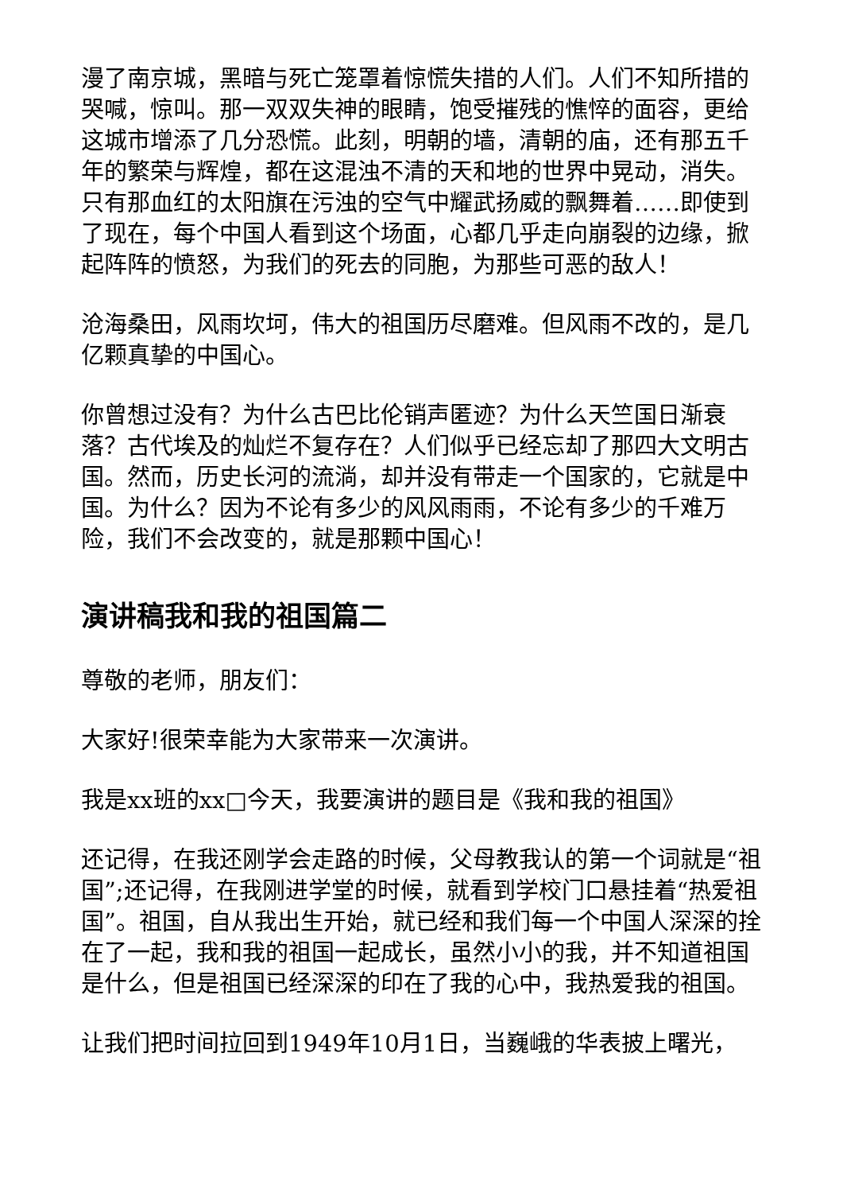漫了南京城，黑暗与死亡笼罩着惊慌失措的人们。人们不知所措的哭喊，惊叫。那一双双失神的眼睛，饱受摧残的憔悴的面容，更给这城市增添了几分恐慌。此刻，明朝的墙，清朝的庙，还有那五千年的繁荣与辉煌，都在这混浊不清的天和地的世界中晃动，消失。只有那血红的太阳旗在污浊的空气中耀武扬威的飘舞着……即使到了现在，每个中国人看到这个场面，心都几乎走向崩裂的边缘，掀起阵阵的愤怒，为我们的死去的同胞，为那些可恶的敌人！
沧海桑田，风雨坎坷，伟大的祖国历尽磨难。但风雨不改的，是几亿颗真挚的中国心。
你曾想过没有？为什么古巴比伦销声匿迹？为什么天竺国日渐衰落？古代埃及的灿烂不复存在？人们似乎已经忘却了那四大文明古国。然而，历史长河的流淌，却并没有带走一个国家的，它就是中国。为什么？因为不论有多少的风风雨雨，不论有多少的千难万险，我们不会改变的，就是那颗中国心！
演讲稿我和我的祖国篇二
尊敬的老师，朋友们：
大家好!很荣幸能为大家带来一次演讲。
我是xx班的xx□今天，我要演讲的题目是《我和我的祖国》
还记得，在我还刚学会走路的时候，父母教我认的第一个词就是“祖国”;还记得，在我刚进学堂的时候，就看到学校门口悬挂着“热爱祖国”。祖国，自从我出生开始，就已经和我们每一个中国人深深的拴在了一起，我和我的祖国一起成长，虽然小小的我，并不知道祖国是什么，但是祖国已经深深的印在了我的心中，我热爱我的祖国。
让我们把时间拉回到1949年10月1日，当巍峨的华表披上曙光，